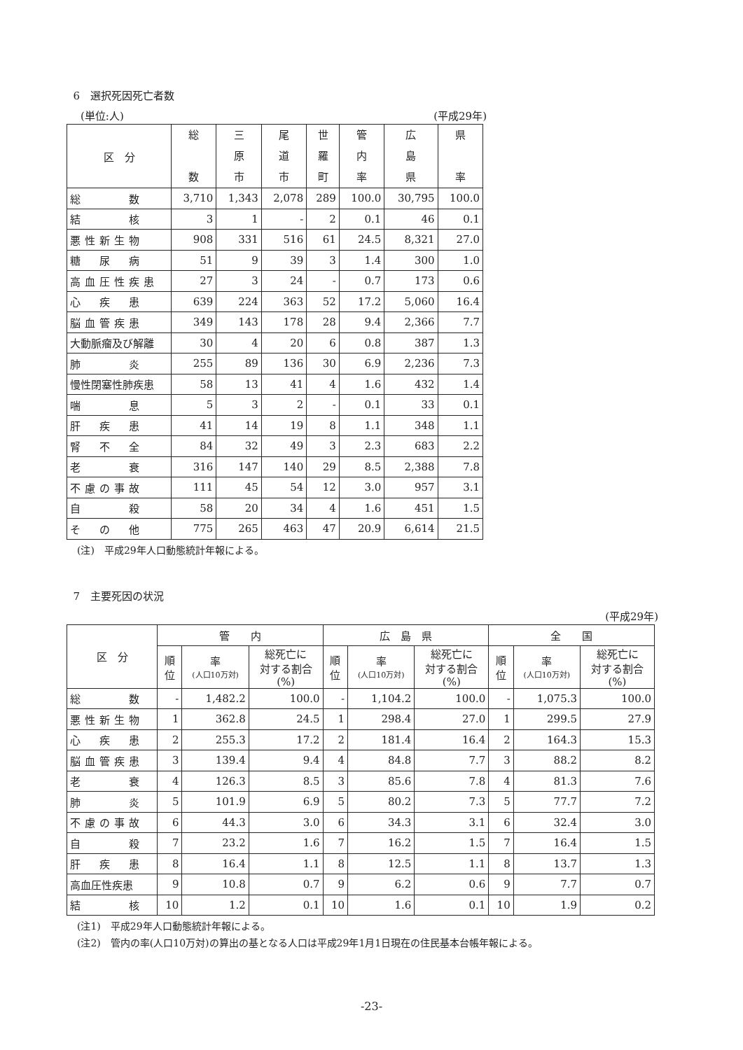6　選択死因死亡者数
(単位:人) (平成29年)
| 区 分 | 総 数 | 三 原 市 | 尾 道 市 | 世 羅 町 | 管 内 率 | 広 島 県 | 県 率 |
| --- | --- | --- | --- | --- | --- | --- | --- |
| 総 数 | 3,710 | 1,343 | 2,078 | 289 | 100.0 | 30,795 | 100.0 |
| 結 核 | 3 | 1 | - | 2 | 0.1 | 46 | 0.1 |
| 悪性新生物 | 908 | 331 | 516 | 61 | 24.5 | 8,321 | 27.0 |
| 糖 尿 病 | 51 | 9 | 39 | 3 | 1.4 | 300 | 1.0 |
| 高血圧性疾患 | 27 | 3 | 24 | - | 0.7 | 173 | 0.6 |
| 心 疾 患 | 639 | 224 | 363 | 52 | 17.2 | 5,060 | 16.4 |
| 脳血管疾患 | 349 | 143 | 178 | 28 | 9.4 | 2,366 | 7.7 |
| 大動脈瘤及び解離 | 30 | 4 | 20 | 6 | 0.8 | 387 | 1.3 |
| 肺 炎 | 255 | 89 | 136 | 30 | 6.9 | 2,236 | 7.3 |
| 慢性閉塞性肺疾患 | 58 | 13 | 41 | 4 | 1.6 | 432 | 1.4 |
| 喘 息 | 5 | 3 | 2 | - | 0.1 | 33 | 0.1 |
| 肝 疾 患 | 41 | 14 | 19 | 8 | 1.1 | 348 | 1.1 |
| 腎 不 全 | 84 | 32 | 49 | 3 | 2.3 | 683 | 2.2 |
| 老 衰 | 316 | 147 | 140 | 29 | 8.5 | 2,388 | 7.8 |
| 不慮の事故 | 111 | 45 | 54 | 12 | 3.0 | 957 | 3.1 |
| 自 殺 | 58 | 20 | 34 | 4 | 1.6 | 451 | 1.5 |
| そ の 他 | 775 | 265 | 463 | 47 | 20.9 | 6,614 | 21.5 |
(注)　平成29年人口動態統計年報による。
7　主要死因の状況
(平成29年)
| 区 分 | 管 内 | | | 広 島 県 | | | 全 国 | | |
| --- | --- | --- | --- | --- | --- | --- | --- | --- | --- |
| | 順 位 | 率 (人口10万対) | 総死亡に 対する割合 (%) | 順 位 | 率 (人口10万対) | 総死亡に 対する割合 (%) | 順 位 | 率 (人口10万対) | 総死亡に 対する割合 (%) |
| 総 数 | - | 1,482.2 | 100.0 | - | 1,104.2 | 100.0 | - | 1,075.3 | 100.0 |
| 悪性新生物 | 1 | 362.8 | 24.5 | 1 | 298.4 | 27.0 | 1 | 299.5 | 27.9 |
| 心 疾 患 | 2 | 255.3 | 17.2 | 2 | 181.4 | 16.4 | 2 | 164.3 | 15.3 |
| 脳血管疾患 | 3 | 139.4 | 9.4 | 4 | 84.8 | 7.7 | 3 | 88.2 | 8.2 |
| 老 衰 | 4 | 126.3 | 8.5 | 3 | 85.6 | 7.8 | 4 | 81.3 | 7.6 |
| 肺 炎 | 5 | 101.9 | 6.9 | 5 | 80.2 | 7.3 | 5 | 77.7 | 7.2 |
| 不慮の事故 | 6 | 44.3 | 3.0 | 6 | 34.3 | 3.1 | 6 | 32.4 | 3.0 |
| 自 殺 | 7 | 23.2 | 1.6 | 7 | 16.2 | 1.5 | 7 | 16.4 | 1.5 |
| 肝 疾 患 | 8 | 16.4 | 1.1 | 8 | 12.5 | 1.1 | 8 | 13.7 | 1.3 |
| 高血圧性疾患 | 9 | 10.8 | 0.7 | 9 | 6.2 | 0.6 | 9 | 7.7 | 0.7 |
| 結 核 | 10 | 1.2 | 0.1 | 10 | 1.6 | 0.1 | 10 | 1.9 | 0.2 |
(注1)　平成29年人口動態統計年報による。
(注2)　管内の率(人口10万対)の算出の基となる人口は平成29年1月1日現在の住民基本台帳年報による。
-23-